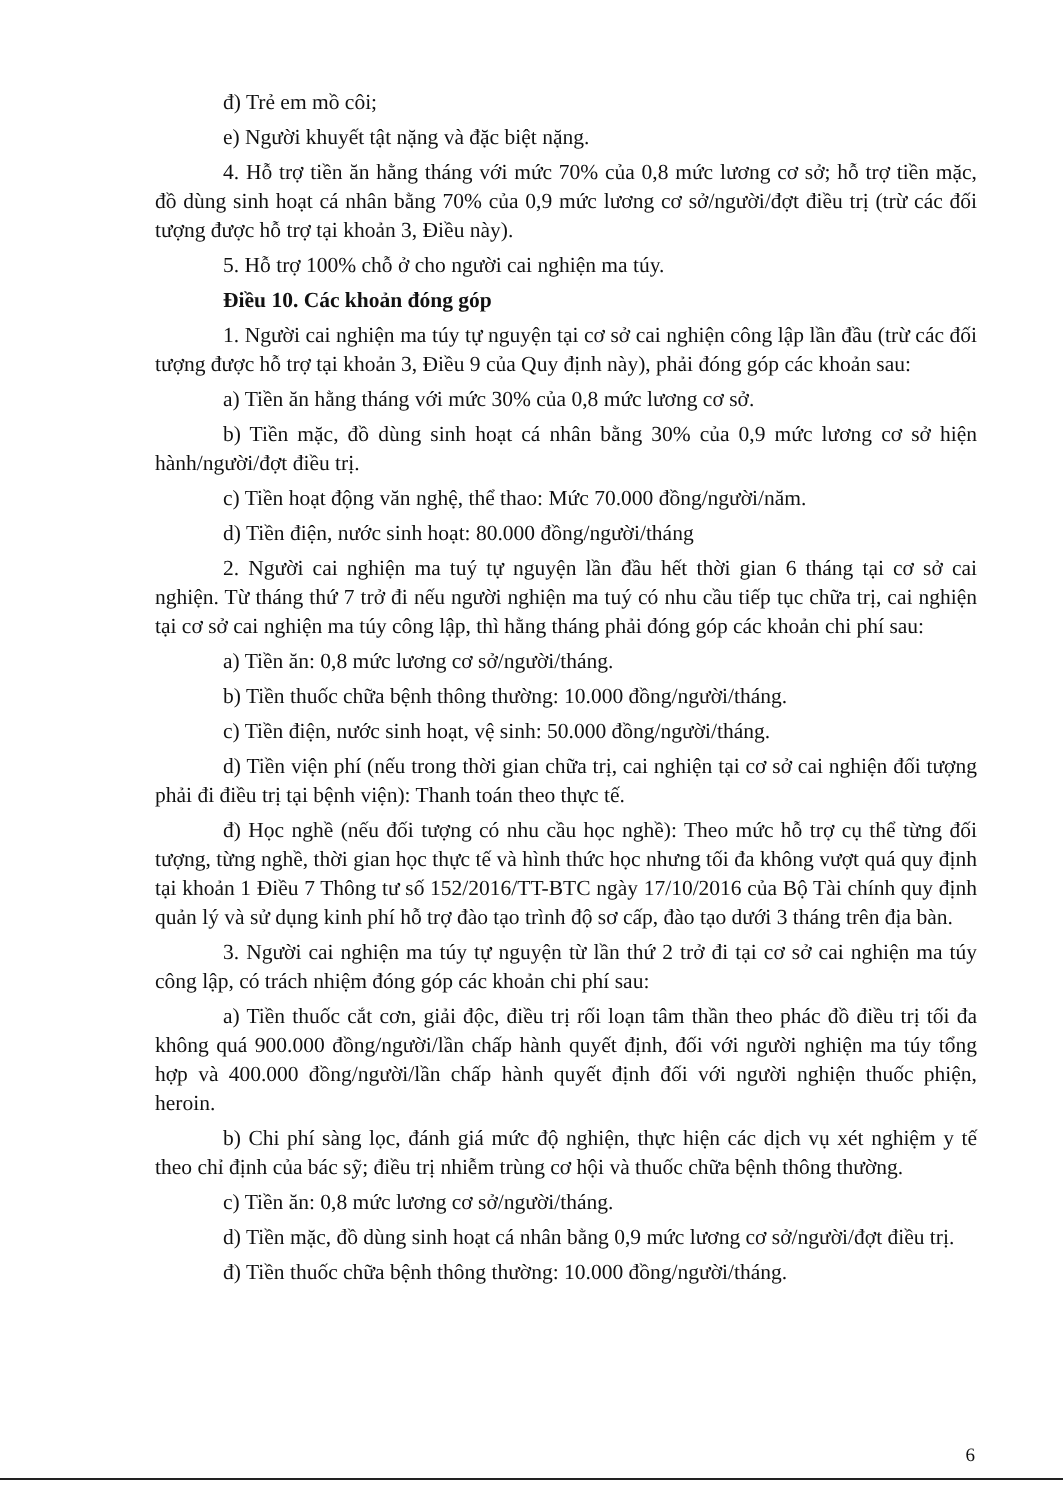đ) Trẻ em mồ côi;
e) Người khuyết tật nặng và đặc biệt nặng.
4. Hỗ trợ tiền ăn hằng tháng với mức 70% của 0,8 mức lương cơ sở; hỗ trợ tiền mặc, đồ dùng sinh hoạt cá nhân bằng 70% của 0,9 mức lương cơ sở/người/đợt điều trị (trừ các đối tượng được hỗ trợ tại khoản 3, Điều này).
5. Hỗ trợ 100% chỗ ở cho người cai nghiện ma túy.
Điều 10. Các khoản đóng góp
1. Người cai nghiện ma túy tự nguyện tại cơ sở cai nghiện công lập lần đầu (trừ các đối tượng được hỗ trợ tại khoản 3, Điều 9 của Quy định này), phải đóng góp các khoản sau:
a) Tiền ăn hằng tháng với mức 30% của 0,8 mức lương cơ sở.
b) Tiền mặc, đồ dùng sinh hoạt cá nhân bằng 30% của 0,9 mức lương cơ sở hiện hành/người/đợt điều trị.
c) Tiền hoạt động văn nghệ, thể thao: Mức 70.000 đồng/người/năm.
d) Tiền điện, nước sinh hoạt: 80.000 đồng/người/tháng
2. Người cai nghiện ma tuý tự nguyện lần đầu hết thời gian 6 tháng tại cơ sở cai nghiện. Từ tháng thứ 7 trở đi nếu người nghiện ma tuý có nhu cầu tiếp tục chữa trị, cai nghiện tại cơ sở cai nghiện ma túy công lập, thì hằng tháng phải đóng góp các khoản chi phí sau:
a) Tiền ăn: 0,8 mức lương cơ sở/người/tháng.
b) Tiền thuốc chữa bệnh thông thường: 10.000 đồng/người/tháng.
c) Tiền điện, nước sinh hoạt, vệ sinh: 50.000 đồng/người/tháng.
d) Tiền viện phí (nếu trong thời gian chữa trị, cai nghiện tại cơ sở cai nghiện đối tượng phải đi điều trị tại bệnh viện): Thanh toán theo thực tế.
đ) Học nghề (nếu đối tượng có nhu cầu học nghề): Theo mức hỗ trợ cụ thể từng đối tượng, từng nghề, thời gian học thực tế và hình thức học nhưng tối đa không vượt quá quy định tại khoản 1 Điều 7 Thông tư số 152/2016/TT-BTC ngày 17/10/2016 của Bộ Tài chính quy định quản lý và sử dụng kinh phí hỗ trợ đào tạo trình độ sơ cấp, đào tạo dưới 3 tháng trên địa bàn.
3. Người cai nghiện ma túy tự nguyện từ lần thứ 2 trở đi tại cơ sở cai nghiện ma túy công lập, có trách nhiệm đóng góp các khoản chi phí sau:
a) Tiền thuốc cắt cơn, giải độc, điều trị rối loạn tâm thần theo phác đồ điều trị tối đa không quá 900.000 đồng/người/lần chấp hành quyết định, đối với người nghiện ma túy tổng hợp và 400.000 đồng/người/lần chấp hành quyết định đối với người nghiện thuốc phiện, heroin.
b) Chi phí sàng lọc, đánh giá mức độ nghiện, thực hiện các dịch vụ xét nghiệm y tế theo chỉ định của bác sỹ; điều trị nhiễm trùng cơ hội và thuốc chữa bệnh thông thường.
c) Tiền ăn: 0,8 mức lương cơ sở/người/tháng.
d) Tiền mặc, đồ dùng sinh hoạt cá nhân bằng 0,9 mức lương cơ sở/người/đợt điều trị.
đ) Tiền thuốc chữa bệnh thông thường: 10.000 đồng/người/tháng.
6